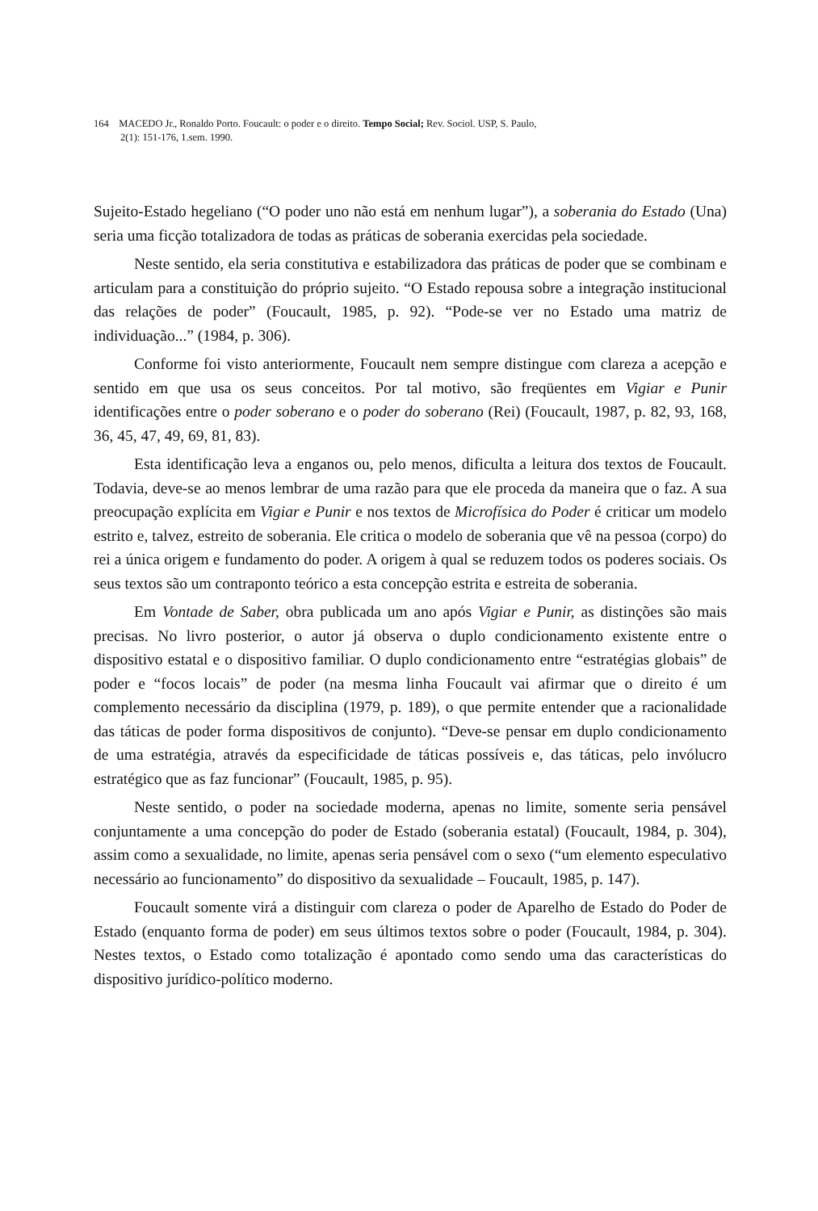164 MACEDO Jr., Ronaldo Porto. Foucault: o poder e o direito. Tempo Social; Rev. Sociol. USP, S. Paulo,
2(1): 151-176, 1.sem. 1990.
Sujeito-Estado hegeliano (“O poder uno não está em nenhum lugar”), a soberania do Estado (Una) seria uma ficção totalizadora de todas as práticas de soberania exercidas pela sociedade.
Neste sentido, ela seria constitutiva e estabilizadora das práticas de poder que se combinam e articulam para a constituição do próprio sujeito. “O Estado repousa sobre a integração institucional das relações de poder” (Foucault, 1985, p. 92). “Pode-se ver no Estado uma matriz de individuação...” (1984, p. 306).
Conforme foi visto anteriormente, Foucault nem sempre distingue com clareza a acepção e sentido em que usa os seus conceitos. Por tal motivo, são freqüentes em Vigiar e Punir identificações entre o poder soberano e o poder do soberano (Rei) (Foucault, 1987, p. 82, 93, 168, 36, 45, 47, 49, 69, 81, 83).
Esta identificação leva a enganos ou, pelo menos, dificulta a leitura dos textos de Foucault. Todavia, deve-se ao menos lembrar de uma razão para que ele proceda da maneira que o faz. A sua preocupação explícita em Vigiar e Punir e nos textos de Microfísica do Poder é criticar um modelo estrito e, talvez, estreito de soberania. Ele critica o modelo de soberania que vê na pessoa (corpo) do rei a única origem e fundamento do poder. A origem à qual se reduzem todos os poderes sociais. Os seus textos são um contraponto teórico a esta concepção estrita e estreita de soberania.
Em Vontade de Saber, obra publicada um ano após Vigiar e Punir, as distinções são mais precisas. No livro posterior, o autor já observa o duplo condicionamento existente entre o dispositivo estatal e o dispositivo familiar. O duplo condicionamento entre “estratégias globais” de poder e “focos locais” de poder (na mesma linha Foucault vai afirmar que o direito é um complemento necessário da disciplina (1979, p. 189), o que permite entender que a racionalidade das táticas de poder forma dispositivos de conjunto). “Deve-se pensar em duplo condicionamento de uma estratégia, através da especificidade de táticas possíveis e, das táticas, pelo invólucro estratégico que as faz funcionar” (Foucault, 1985, p. 95).
Neste sentido, o poder na sociedade moderna, apenas no limite, somente seria pensável conjuntamente a uma concepção do poder de Estado (soberania estatal) (Foucault, 1984, p. 304), assim como a sexualidade, no limite, apenas seria pensável com o sexo (“um elemento especulativo necessário ao funcionamento” do dispositivo da sexualidade – Foucault, 1985, p. 147).
Foucault somente virá a distinguir com clareza o poder de Aparelho de Estado do Poder de Estado (enquanto forma de poder) em seus últimos textos sobre o poder (Foucault, 1984, p. 304). Nestes textos, o Estado como totalização é apontado como sendo uma das características do dispositivo jurídico-político moderno.